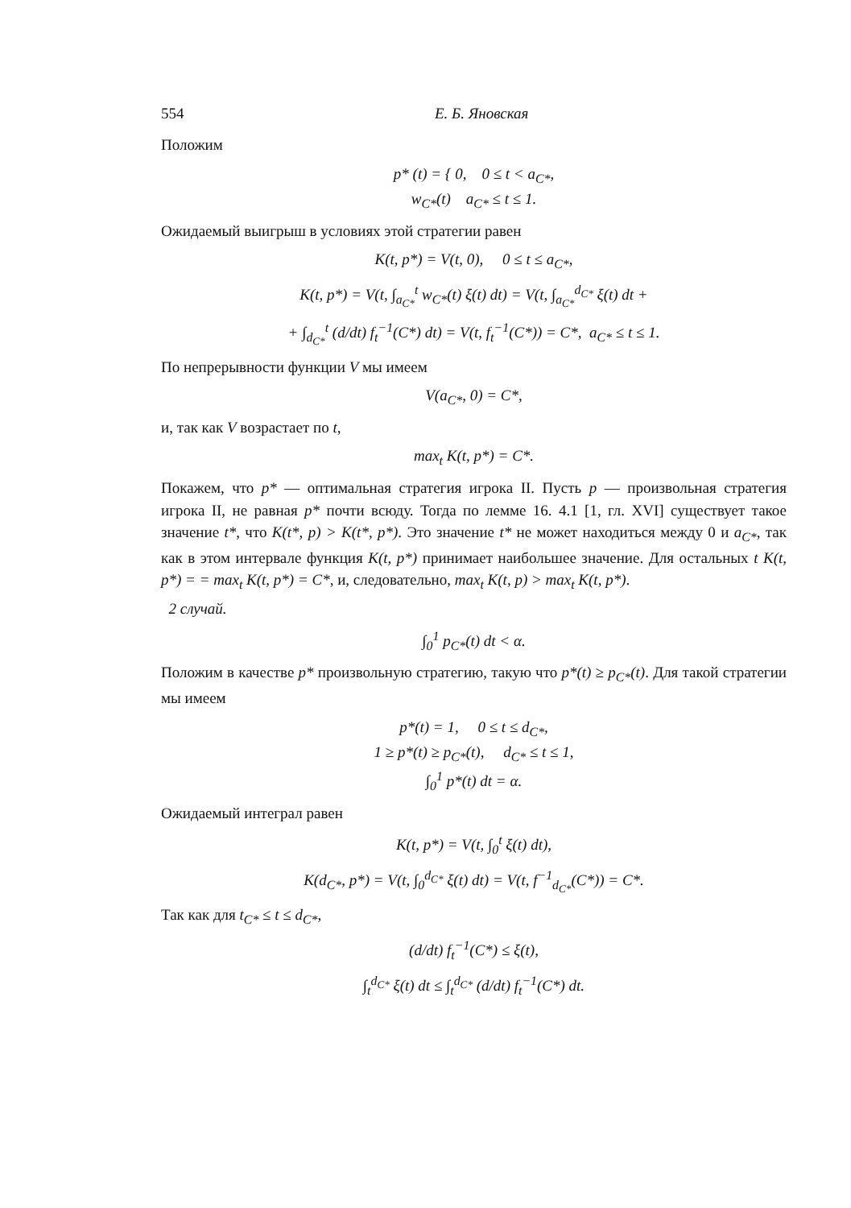554 Е. Б. Яновская
Положим
p* (t) = { 0, 0 ≤ t < a<sub>C*</sub>,
w<sub>C*</sub>(t) a<sub>C*</sub> ≤ t ≤ 1.
Ожидаемый выигрыш в условиях этой стратегии равен
K(t, p*) = V(t, 0), 0 ≤ t ≤ a<sub>C*</sub>,
K(t, p*) = V(t, ∫<sub>a<sub>C*</sub></sub><sup>t</sup> w<sub>C*</sub>(t) ξ(t) dt) = V(t, ∫<sub>a<sub>C*</sub></sub><sup>d<sub>C*</sub></sup> ξ(t) dt +
+ ∫<sub>d<sub>C*</sub></sub><sup>t</sup> (d/dt) f<sub>t</sub><sup>−1</sup>(C*) dt) = V(t, f<sub>t</sub><sup>−1</sup>(C*)) = C*, a<sub>C*</sub> ≤ t ≤ 1.
По непрерывности функции V мы имеем
V(a<sub>C*</sub>, 0) = C*,
и, так как V возрастает по t,
max<sub>t</sub> K(t, p*) = C*.
Покажем, что p* — оптимальная стратегия игрока II. Пусть p — произвольная стратегия игрока II, не равная p* почти всюду. Тогда по лемме 16. 4.1 [1, гл. XVI] существует такое значение t*, что K(t*, p) > K(t*, p*). Это значение t* не может находиться между 0 и a<sub>C*</sub>, так как в этом интервале функция K(t, p*) принимает наибольшее значение. Для остальных t K(t, p*) = = max<sub>t</sub> K(t, p*) = C*, и, следовательно, max<sub>t</sub> K(t, p) > max<sub>t</sub> K(t, p*).
2 случай.
∫<sub>0</sub><sup>1</sup> p<sub>C*</sub>(t) dt < α.
Положим в качестве p* произвольную стратегию, такую что p*(t) ≥ p<sub>C*</sub>(t). Для такой стратегии мы имеем
p*(t) = 1, 0 ≤ t ≤ d<sub>C*</sub>,
1 ≥ p*(t) ≥ p<sub>C*</sub>(t), d<sub>C*</sub> ≤ t ≤ 1,
∫<sub>0</sub><sup>1</sup> p*(t) dt = α.
Ожидаемый интеграл равен
K(t, p*) = V(t, ∫<sub>0</sub><sup>t</sup> ξ(t) dt),
K(d<sub>C*</sub>, p*) = V(t, ∫<sub>0</sub><sup>d<sub>C*</sub></sup> ξ(t) dt) = V(t, f<sup>−1</sup><sub>d<sub>C*</sub></sub>(C*)) = C*.
Так как для t<sub>C*</sub> ≤ t ≤ d<sub>C*</sub>,
(d/dt) f<sub>t</sub><sup>−1</sup>(C*) ≤ ξ(t),
∫<sub>t</sub><sup>d<sub>C*</sub></sup> ξ(t) dt ≤ ∫<sub>t</sub><sup>d<sub>C*</sub></sup> (d/dt) f<sub>t</sub><sup>−1</sup>(C*) dt.